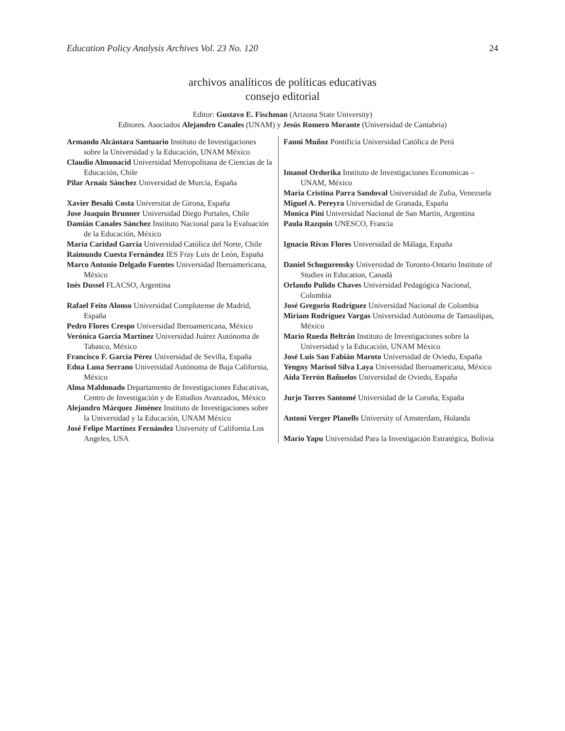Education Policy Analysis Archives Vol. 23 No. 120 24
archivos analíticos de políticas educativas
consejo editorial
Editor: Gustavo E. Fischman (Arizona State University)
Editores. Asociados Alejandro Canales (UNAM) y Jesús Romero Morante (Universidad de Cantabria)
| Armando Alcántara Santuario Instituto de Investigaciones sobre la Universidad y la Educación, UNAM México Claudio Almonacid Universidad Metropolitana de Ciencias de la Educación, Chile Pilar Arnaiz Sánchez Universidad de Murcia, España Xavier Besalú Costa Universitat de Girona, España Jose Joaquin Brunner Universidad Diego Portales, Chile Damián Canales Sánchez Instituto Nacional para la Evaluación de la Educación, México María Caridad García Universidad Católica del Norte, Chile Raimundo Cuesta Fernández IES Fray Luis de León, España Marco Antonio Delgado Fuentes Universidad Iberoamericana, México Inés Dussel FLACSO, Argentina Rafael Feito Alonso Universidad Complutense de Madrid, España Pedro Flores Crespo Universidad Iberoamericana, México Verónica García Martínez Universidad Juárez Autónoma de Tabasco, México Francisco F. García Pérez Universidad de Sevilla, España Edna Luna Serrano Universidad Autónoma de Baja California, México Alma Maldonado Departamento de Investigaciones Educativas, Centro de Investigación y de Estudios Avanzados, México Alejandro Márquez Jiménez Instituto de Investigaciones sobre la Universidad y la Educación, UNAM México José Felipe Martínez Fernández University of California Los Angeles, USA | Fanni Muñoz Pontificia Universidad Católica de Perú Imanol Ordorika Instituto de Investigaciones Economicas – UNAM, México Maria Cristina Parra Sandoval Universidad de Zulia, Venezuela Miguel A. Pereyra Universidad de Granada, España Monica Pini Universidad Nacional de San Martín, Argentina Paula Razquin UNESCO, Francia Ignacio Rivas Flores Universidad de Málaga, España Daniel Schugurensky Universidad de Toronto-Ontario Institute of Studies in Education, Canadá Orlando Pulido Chaves Universidad Pedagógica Nacional, Colombia José Gregorio Rodríguez Universidad Nacional de Colombia Miriam Rodríguez Vargas Universidad Autónoma de Tamaulipas, México Mario Rueda Beltrán Instituto de Investigaciones sobre la Universidad y la Educación, UNAM México José Luis San Fabián Maroto Universidad de Oviedo, España Yengny Marisol Silva Laya Universidad Iberoamericana, México Aida Terrón Bañuelos Universidad de Oviedo, España Jurjo Torres Santomé Universidad de la Coruña, España Antoni Verger Planells University of Amsterdam, Holanda Mario Yapu Universidad Para la Investigación Estratégica, Bolivia |